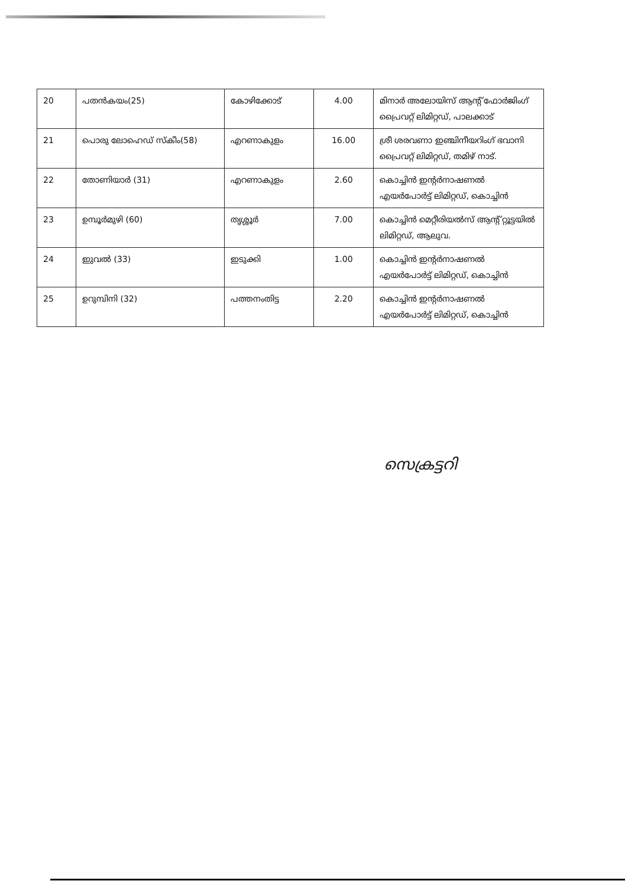| 20 | പതൻകയം(25) | കോഴിക്കോട് | 4.00 | മിനാർ അലോയിസ് ആന്റ് ഫോർജിംഗ് പ്രൈവറ്റ് ലിമിറ്റഡ്, പാലക്കാട് |
| 21 | പൊരു ലോഹെഡ് സ്കീം(58) | എറണാകുളം | 16.00 | ശ്രീ ശരവണാ ഇഞ്ചിനീയറിംഗ് ഭവാനി പ്രൈവറ്റ് ലിമിറ്റഡ്, തമിഴ് നാട്. |
| 22 | തോണിയാർ (31) | എറണാകുളം | 2.60 | കൊച്ചിൻ ഇന്റർനാഷണൽ എയർപോർട്ട് ലിമിറ്റഡ്, കൊച്ചിൻ |
| 23 | ഉമ്പൂർമുഴി (60) | തൃശ്ശൂർ | 7.00 | കൊച്ചിൻ മെറ്റീരിയൽസ് ആന്റ് റ്റൂട്ടയിൽ ലിമിറ്റഡ്, ആലുവ. |
| 24 | ഇുവൽ (33) | ഇടുക്കി | 1.00 | കൊച്ചിൻ ഇന്റർനാഷണൽ എയർപോർട്ട് ലിമിറ്റഡ്, കൊച്ചിൻ |
| 25 | ഉറുമ്പിനി (32) | പത്തനംതിട്ട | 2.20 | കൊച്ചിൻ ഇന്റർനാഷണൽ എയർപോർട്ട് ലിമിറ്റഡ്, കൊച്ചിൻ |
സെക്രട്ടറി